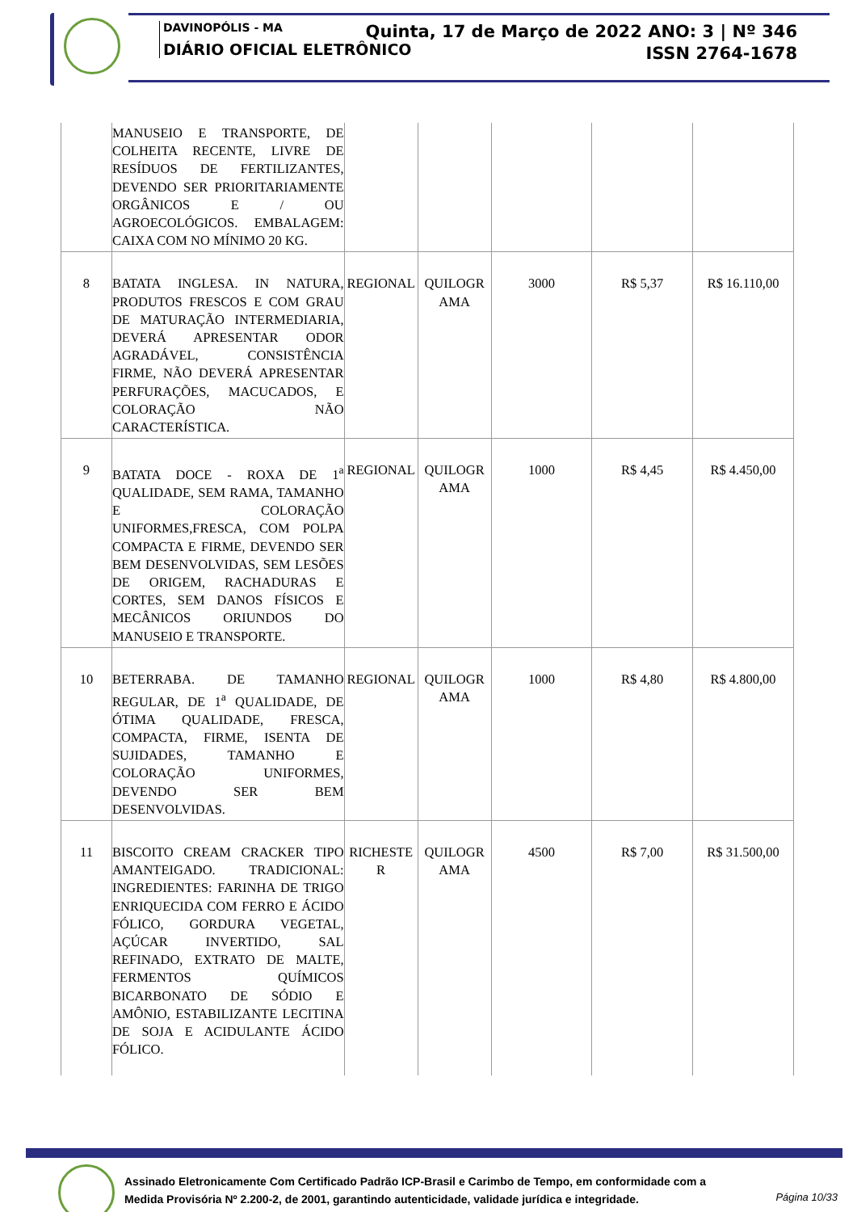DAVINOPÓLIS - MA
DIÁRIO OFICIAL ELETRÔNICO
Quinta, 17 de Março de 2022 ANO: 3 | Nº 346
ISSN 2764-1678
| | MANUSEIO E TRANSPORTE, DE COLHEITA RECENTE, LIVRE DE RESÍDUOS DE FERTILIZANTES, DEVENDO SER PRIORITARIAMENTE ORGÂNICOS E / OU AGROECOLÓGICOS. EMBALAGEM: CAIXA COM NO MÍNIMO 20 KG. | | | | | |
| 8 | BATATA INGLESA. IN NATURA, PRODUTOS FRESCOS E COM GRAU DE MATURAÇÃO INTERMEDIARIA, DEVERÁ APRESENTAR ODOR AGRADÁVEL, CONSISTÊNCIA FIRME, NÃO DEVERÁ APRESENTAR PERFURAÇÕES, MACUCADOS, E COLORAÇÃO NÃO CARACTERÍSTICA. | REGIONAL | QUILOGR AMA | 3000 | R$ 5,37 | R$ 16.110,00 |
| 9 | BATATA DOCE - ROXA DE 1<sup>a</sup> QUALIDADE, SEM RAMA, TAMANHO E COLORAÇÃO UNIFORMES,FRESCA, COM POLPA COMPACTA E FIRME, DEVENDO SER BEM DESENVOLVIDAS, SEM LESÕES DE ORIGEM, RACHADURAS E CORTES, SEM DANOS FÍSICOS E MECÂNICOS ORIUNDOS DO MANUSEIO E TRANSPORTE. | REGIONAL | QUILOGR AMA | 1000 | R$ 4,45 | R$ 4.450,00 |
| 10 | BETERRABA. DE TAMANHO REGULAR, DE 1<sup>a</sup> QUALIDADE, DE ÓTIMA QUALIDADE, FRESCA, COMPACTA, FIRME, ISENTA DE SUJIDADES, TAMANHO E COLORAÇÃO UNIFORMES, DEVENDO SER BEM DESENVOLVIDAS. | REGIONAL | QUILOGR AMA | 1000 | R$ 4,80 | R$ 4.800,00 |
| 11 | BISCOITO CREAM CRACKER TIPO AMANTEIGADO. TRADICIONAL: INGREDIENTES: FARINHA DE TRIGO ENRIQUECIDA COM FERRO E ÁCIDO FÓLICO, GORDURA VEGETAL, AÇÚCAR INVERTIDO, SAL REFINADO, EXTRATO DE MALTE, FERMENTOS QUÍMICOS BICARBONATO DE SÓDIO E AMÔNIO, ESTABILIZANTE LECITINA DE SOJA E ACIDULANTE ÁCIDO FÓLICO. | RICHESTE R | QUILOGR AMA | 4500 | R$ 7,00 | R$ 31.500,00 |
Assinado Eletronicamente Com Certificado Padrão ICP-Brasil e Carimbo de Tempo, em conformidade com a
Medida Provisória Nº 2.200-2, de 2001, garantindo autenticidade, validade jurídica e integridade.
Página 10/33